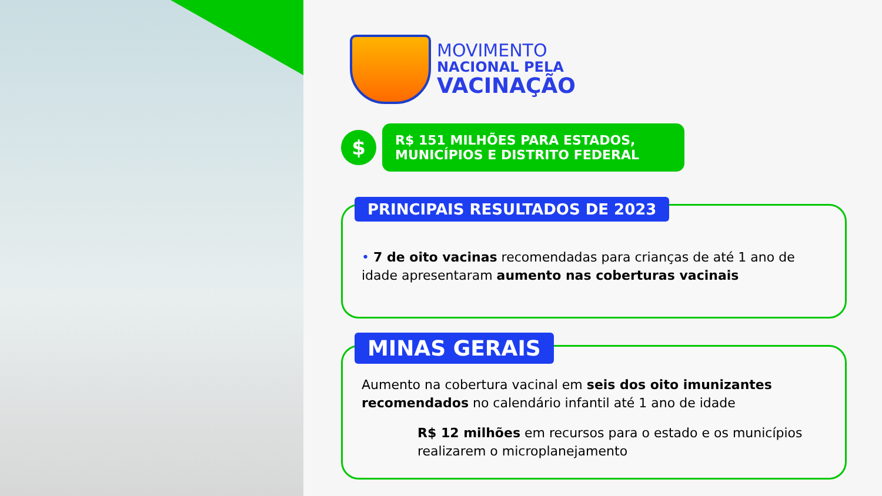MOVIMENTO
NACIONAL PELA
VACINAÇÃO
$
R$ 151 MILHÕES PARA ESTADOS, MUNICÍPIOS E DISTRITO FEDERAL
PRINCIPAIS RESULTADOS DE 2023
• 7 de oito vacinas recomendadas para crianças de até 1 ano de idade apresentaram aumento nas coberturas vacinais
MINAS GERAIS
Aumento na cobertura vacinal em seis dos oito imunizantes recomendados no calendário infantil até 1 ano de idade
R$ 12 milhões em recursos para o estado e os municípios realizarem o microplanejamento